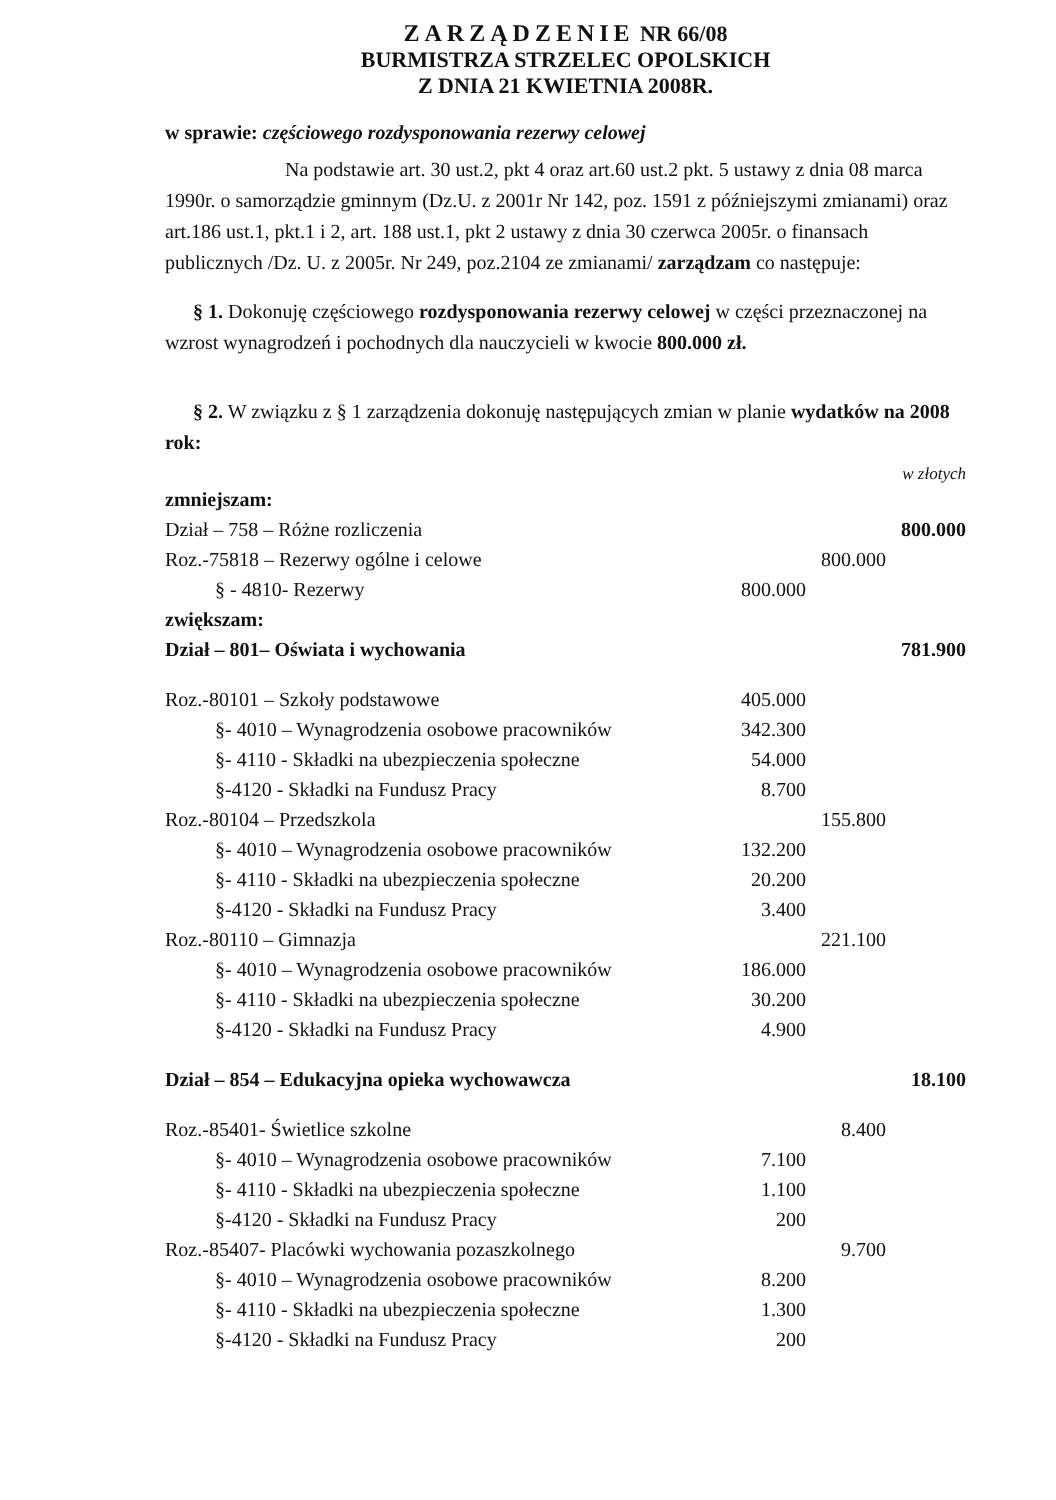ZARZĄDZENIE NR 66/08
BURMISTRZA STRZELEC OPOLSKICH
Z DNIA 21 KWIETNIA 2008R.
w sprawie: częściowego rozdysponowania rezerwy celowej
Na podstawie art. 30 ust.2, pkt 4 oraz art.60 ust.2 pkt. 5 ustawy z dnia 08 marca 1990r. o samorządzie gminnym (Dz.U. z 2001r Nr 142, poz. 1591 z późniejszymi zmianami) oraz art.186 ust.1, pkt.1 i 2, art. 188 ust.1, pkt 2 ustawy z dnia 30 czerwca 2005r. o finansach publicznych /Dz. U. z 2005r. Nr 249, poz.2104 ze zmianami/ zarządzam co następuje:
§ 1. Dokonuję częściowego rozdysponowania rezerwy celowej w części przeznaczonej na wzrost wynagrodzeń i pochodnych dla nauczycieli w kwocie 800.000 zł.
§ 2. W związku z § 1 zarządzenia dokonuję następujących zmian w planie wydatków na 2008 rok:
w złotych
| zmniejszam: | | | |
| Dział – 758 – Różne rozliczenia | | | 800.000 |
| Roz.-75818 – Rezerwy ogólne i celowe | | 800.000 | |
| § - 4810- Rezerwy | 800.000 | | |
| zwiększam: | | | |
| Dział – 801– Oświata i wychowania | | | 781.900 |
| Roz.-80101 – Szkoły podstawowe | 405.000 | | |
| §- 4010 – Wynagrodzenia osobowe pracowników | 342.300 | | |
| §- 4110 - Składki na ubezpieczenia społeczne | 54.000 | | |
| §-4120 - Składki na Fundusz Pracy | 8.700 | | |
| Roz.-80104 – Przedszkola | | 155.800 | |
| §- 4010 – Wynagrodzenia osobowe pracowników | 132.200 | | |
| §- 4110 - Składki na ubezpieczenia społeczne | 20.200 | | |
| §-4120 - Składki na Fundusz Pracy | 3.400 | | |
| Roz.-80110 – Gimnazja | | 221.100 | |
| §- 4010 – Wynagrodzenia osobowe pracowników | 186.000 | | |
| §- 4110 - Składki na ubezpieczenia społeczne | 30.200 | | |
| §-4120 - Składki na Fundusz Pracy | 4.900 | | |
| Dział – 854 – Edukacyjna opieka wychowawcza | | | 18.100 |
| Roz.-85401- Świetlice szkolne | | 8.400 | |
| §- 4010 – Wynagrodzenia osobowe pracowników | 7.100 | | |
| §- 4110 - Składki na ubezpieczenia społeczne | 1.100 | | |
| §-4120 - Składki na Fundusz Pracy | 200 | | |
| Roz.-85407- Placówki wychowania pozaszkolnego | | 9.700 | |
| §- 4010 – Wynagrodzenia osobowe pracowników | 8.200 | | |
| §- 4110 - Składki na ubezpieczenia społeczne | 1.300 | | |
| §-4120 - Składki na Fundusz Pracy | 200 | | |